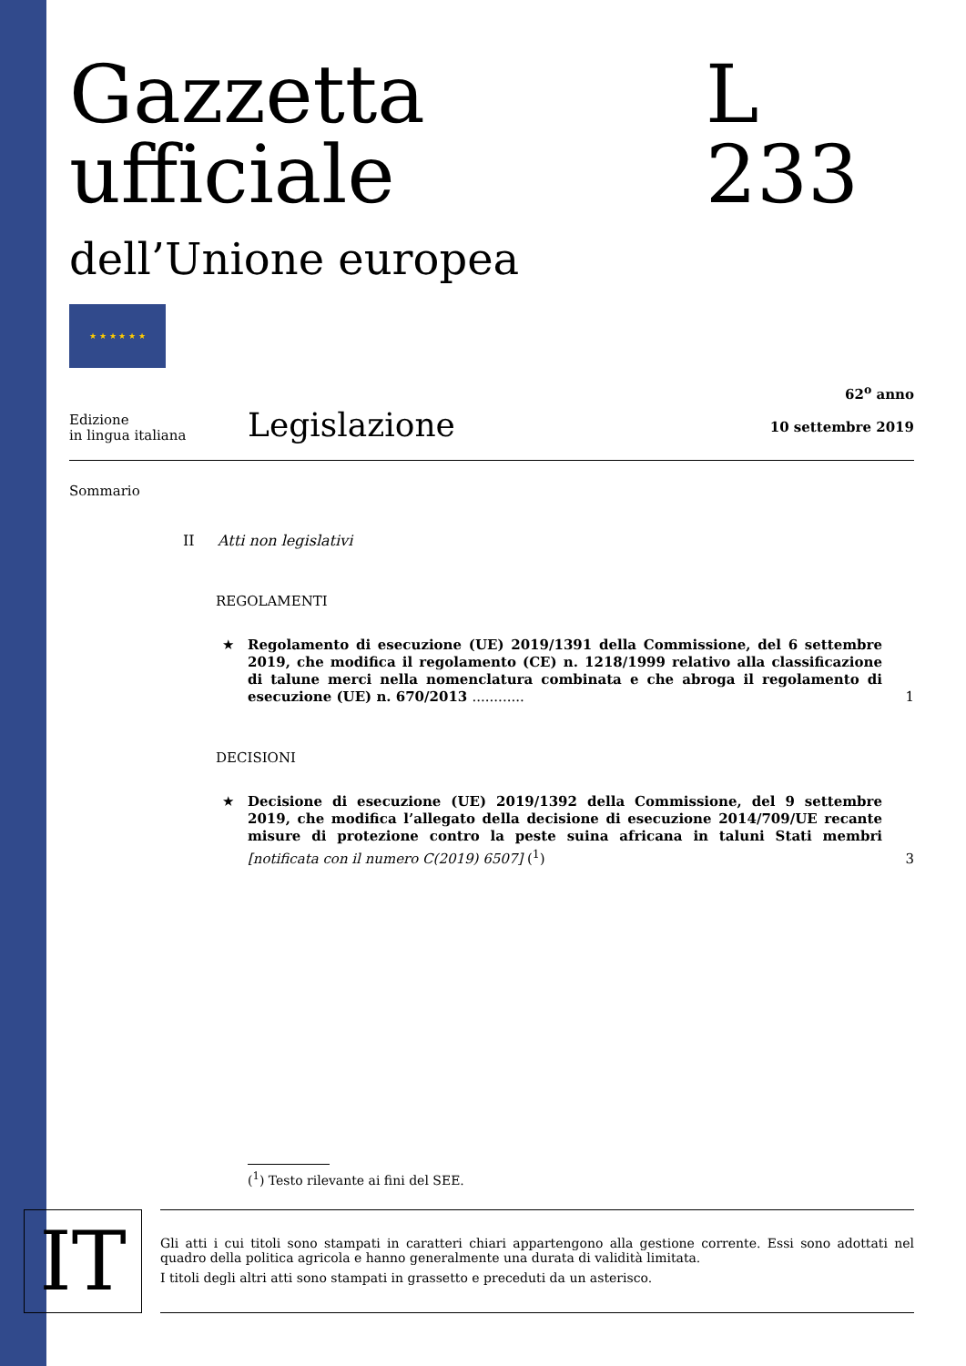Gazzetta ufficiale L 233
dell’Unione europea
★ ★ ★ ★ ★ ★
Edizione
in lingua italiana
Legislazione
62<sup>o</sup> anno
10 settembre 2019
Sommario
II Atti non legislativi
REGOLAMENTI
★ Regolamento di esecuzione (UE) 2019/1391 della Commissione, del 6 settembre 2019, che modifica il regolamento (CE) n. 1218/1999 relativo alla classificazione di talune merci nella nomenclatura combinata e che abroga il regolamento di esecuzione (UE) n. 670/2013 ............ 1
DECISIONI
★ Decisione di esecuzione (UE) 2019/1392 della Commissione, del 9 settembre 2019, che modifica l’allegato della decisione di esecuzione 2014/709/UE recante misure di protezione contro la peste suina africana in taluni Stati membri [notificata con il numero C(2019) 6507] (<sup>1</sup>) 3
(<sup>1</sup>) Testo rilevante ai fini del SEE.
IT
Gli atti i cui titoli sono stampati in caratteri chiari appartengono alla gestione corrente. Essi sono adottati nel quadro della politica agricola e hanno generalmente una durata di validità limitata.
I titoli degli altri atti sono stampati in grassetto e preceduti da un asterisco.